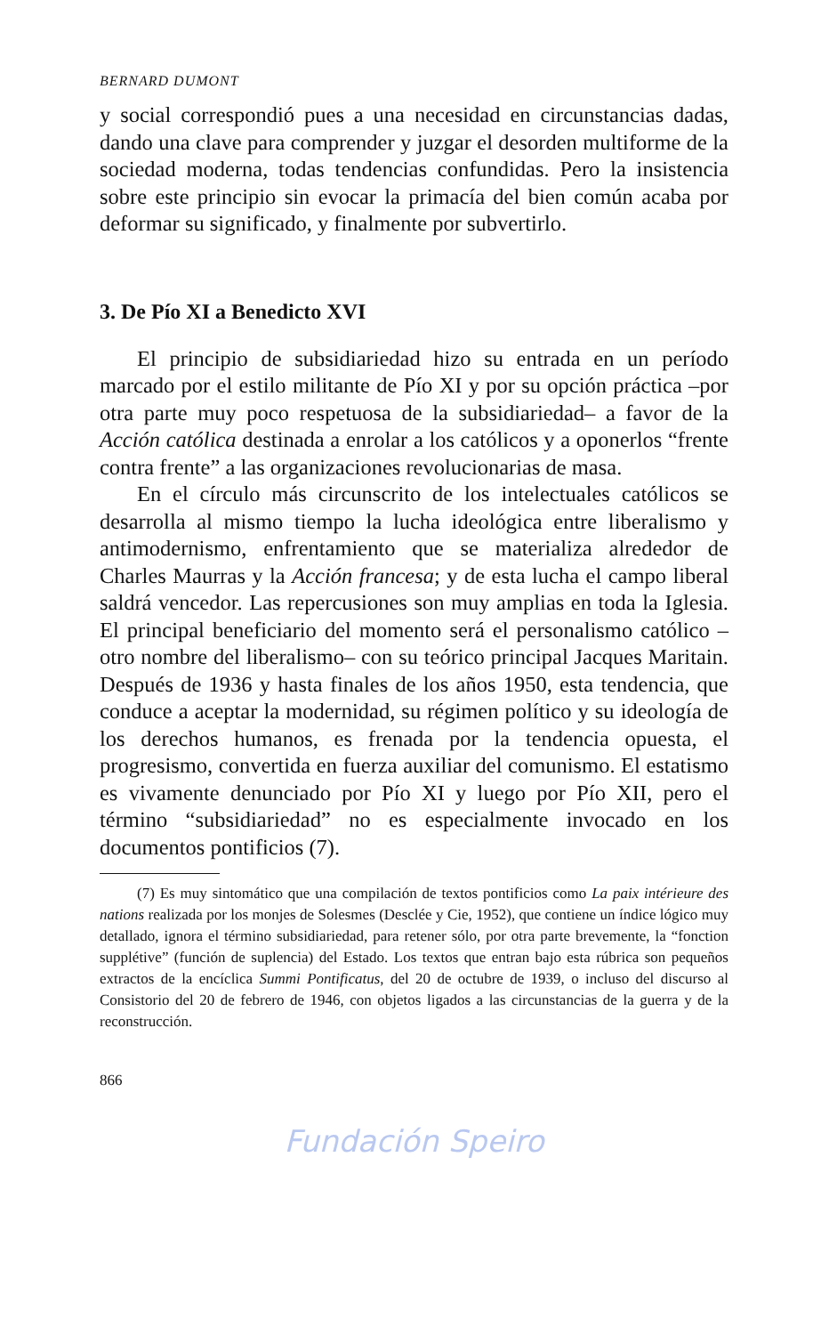BERNARD DUMONT
y social correspondió pues a una necesidad en circunstancias dadas, dando una clave para comprender y juzgar el desorden multiforme de la sociedad moderna, todas tendencias confundidas. Pero la insistencia sobre este principio sin evocar la primacía del bien común acaba por deformar su significado, y finalmente por subvertirlo.
3. De Pío XI a Benedicto XVI
El principio de subsidiariedad hizo su entrada en un período marcado por el estilo militante de Pío XI y por su opción práctica –por otra parte muy poco respetuosa de la subsidiariedad– a favor de la Acción católica destinada a enrolar a los católicos y a oponerlos “frente contra frente” a las organizaciones revolucionarias de masa.
En el círculo más circunscrito de los intelectuales católicos se desarrolla al mismo tiempo la lucha ideológica entre liberalismo y antimodernismo, enfrentamiento que se materializa alrededor de Charles Maurras y la Acción francesa; y de esta lucha el campo liberal saldrá vencedor. Las repercusiones son muy amplias en toda la Iglesia. El principal beneficiario del momento será el personalismo católico –otro nombre del liberalismo– con su teórico principal Jacques Maritain. Después de 1936 y hasta finales de los años 1950, esta tendencia, que conduce a aceptar la modernidad, su régimen político y su ideología de los derechos humanos, es frenada por la tendencia opuesta, el progresismo, convertida en fuerza auxiliar del comunismo. El estatismo es vivamente denunciado por Pío XI y luego por Pío XII, pero el término “subsidiariedad” no es especialmente invocado en los documentos pontificios (7).
(7) Es muy sintomático que una compilación de textos pontificios como La paix intérieure des nations realizada por los monjes de Solesmes (Desclée y Cie, 1952), que contiene un índice lógico muy detallado, ignora el término subsidiariedad, para retener sólo, por otra parte brevemente, la “fonction supplétive” (función de suplencia) del Estado. Los textos que entran bajo esta rúbrica son pequeños extractos de la encíclica Summi Pontificatus, del 20 de octubre de 1939, o incluso del discurso al Consistorio del 20 de febrero de 1946, con objetos ligados a las circunstancias de la guerra y de la reconstrucción.
866
Fundación Speiro